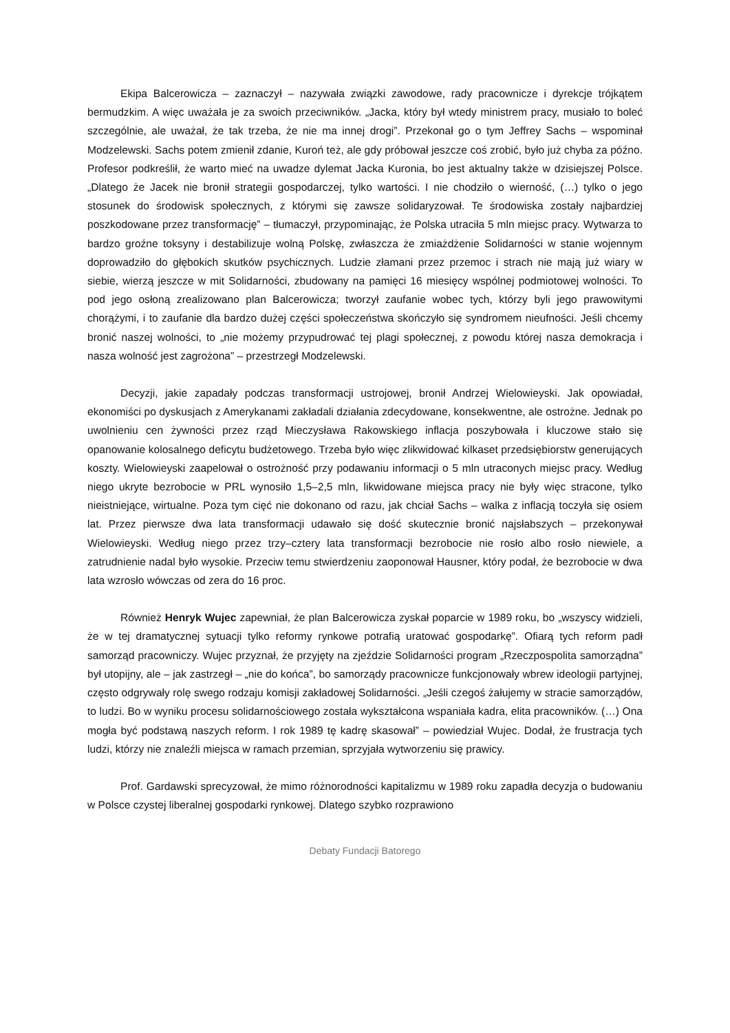Ekipa Balcerowicza – zaznaczył – nazywała związki zawodowe, rady pracownicze i dyrekcje trójkątem bermudzkim. A więc uważała je za swoich przeciwników. „Jacka, który był wtedy ministrem pracy, musiało to boleć szczególnie, ale uważał, że tak trzeba, że nie ma innej drogi”. Przekonał go o tym Jeffrey Sachs – wspominał Modzelewski. Sachs potem zmienił zdanie, Kuroń też, ale gdy próbował jeszcze coś zrobić, było już chyba za późno. Profesor podkreślił, że warto mieć na uwadze dylemat Jacka Kuronia, bo jest aktualny także w dzisiejszej Polsce. „Dlatego że Jacek nie bronił strategii gospodarczej, tylko wartości. I nie chodziło o wierność, (…) tylko o jego stosunek do środowisk społecznych, z którymi się zawsze solidaryzował. Te środowiska zostały najbardziej poszkodowane przez transformację” – tłumaczył, przypominając, że Polska utraciła 5 mln miejsc pracy. Wytwarza to bardzo groźne toksyny i destabilizuje wolną Polskę, zwłaszcza że zmiażdżenie Solidarności w stanie wojennym doprowadziło do głębokich skutków psychicznych. Ludzie złamani przez przemoc i strach nie mają już wiary w siebie, wierzą jeszcze w mit Solidarności, zbudowany na pamięci 16 miesięcy wspólnej podmiotowej wolności. To pod jego osłoną zrealizowano plan Balcerowicza; tworzył zaufanie wobec tych, którzy byli jego prawowitymi chorążymi, i to zaufanie dla bardzo dużej części społeczeństwa skończyło się syndromem nieufności. Jeśli chcemy bronić naszej wolności, to „nie możemy przypudrować tej plagi społecznej, z powodu której nasza demokracja i nasza wolność jest zagrożona” – przestrzegł Modzelewski.
Decyzji, jakie zapadały podczas transformacji ustrojowej, bronił Andrzej Wielowieyski. Jak opowiadał, ekonomiści po dyskusjach z Amerykanami zakładali działania zdecydowane, konsekwentne, ale ostrożne. Jednak po uwolnieniu cen żywności przez rząd Mieczysława Rakowskiego inflacja poszybowała i kluczowe stało się opanowanie kolosalnego deficytu budżetowego. Trzeba było więc zlikwidować kilkaset przedsiębiorstw generujących koszty. Wielowieyski zaapelował o ostrożność przy podawaniu informacji o 5 mln utraconych miejsc pracy. Według niego ukryte bezrobocie w PRL wynosiło 1,5–2,5 mln, likwidowane miejsca pracy nie były więc stracone, tylko nieistniejące, wirtualne. Poza tym cięć nie dokonano od razu, jak chciał Sachs – walka z inflacją toczyła się osiem lat. Przez pierwsze dwa lata transformacji udawało się dość skutecznie bronić najsłabszych – przekonywał Wielowieyski. Według niego przez trzy–cztery lata transformacji bezrobocie nie rosło albo rosło niewiele, a zatrudnienie nadal było wysokie. Przeciw temu stwierdzeniu zaoponował Hausner, który podał, że bezrobocie w dwa lata wzrosło wówczas od zera do 16 proc.
Również Henryk Wujec zapewniał, że plan Balcerowicza zyskał poparcie w 1989 roku, bo „wszyscy widzieli, że w tej dramatycznej sytuacji tylko reformy rynkowe potrafią uratować gospodarkę”. Ofiarą tych reform padł samorząd pracowniczy. Wujec przyznał, że przyjęty na zjeździe Solidarności program „Rzeczpospolita samorządna” był utopijny, ale – jak zastrzegł – „nie do końca”, bo samorządy pracownicze funkcjonowały wbrew ideologii partyjnej, często odgrywały rolę swego rodzaju komisji zakładowej Solidarności. „Jeśli czegoś żałujemy w stracie samorządów, to ludzi. Bo w wyniku procesu solidarnościowego została wykształcona wspaniała kadra, elita pracowników. (…) Ona mogła być podstawą naszych reform. I rok 1989 tę kadrę skasował” – powiedział Wujec. Dodał, że frustracja tych ludzi, którzy nie znaleźli miejsca w ramach przemian, sprzyjała wytworzeniu się prawicy.
Prof. Gardawski sprecyzował, że mimo różnorodności kapitalizmu w 1989 roku zapadła decyzja o budowaniu w Polsce czystej liberalnej gospodarki rynkowej. Dlatego szybko rozprawiono
Debaty Fundacji Batorego